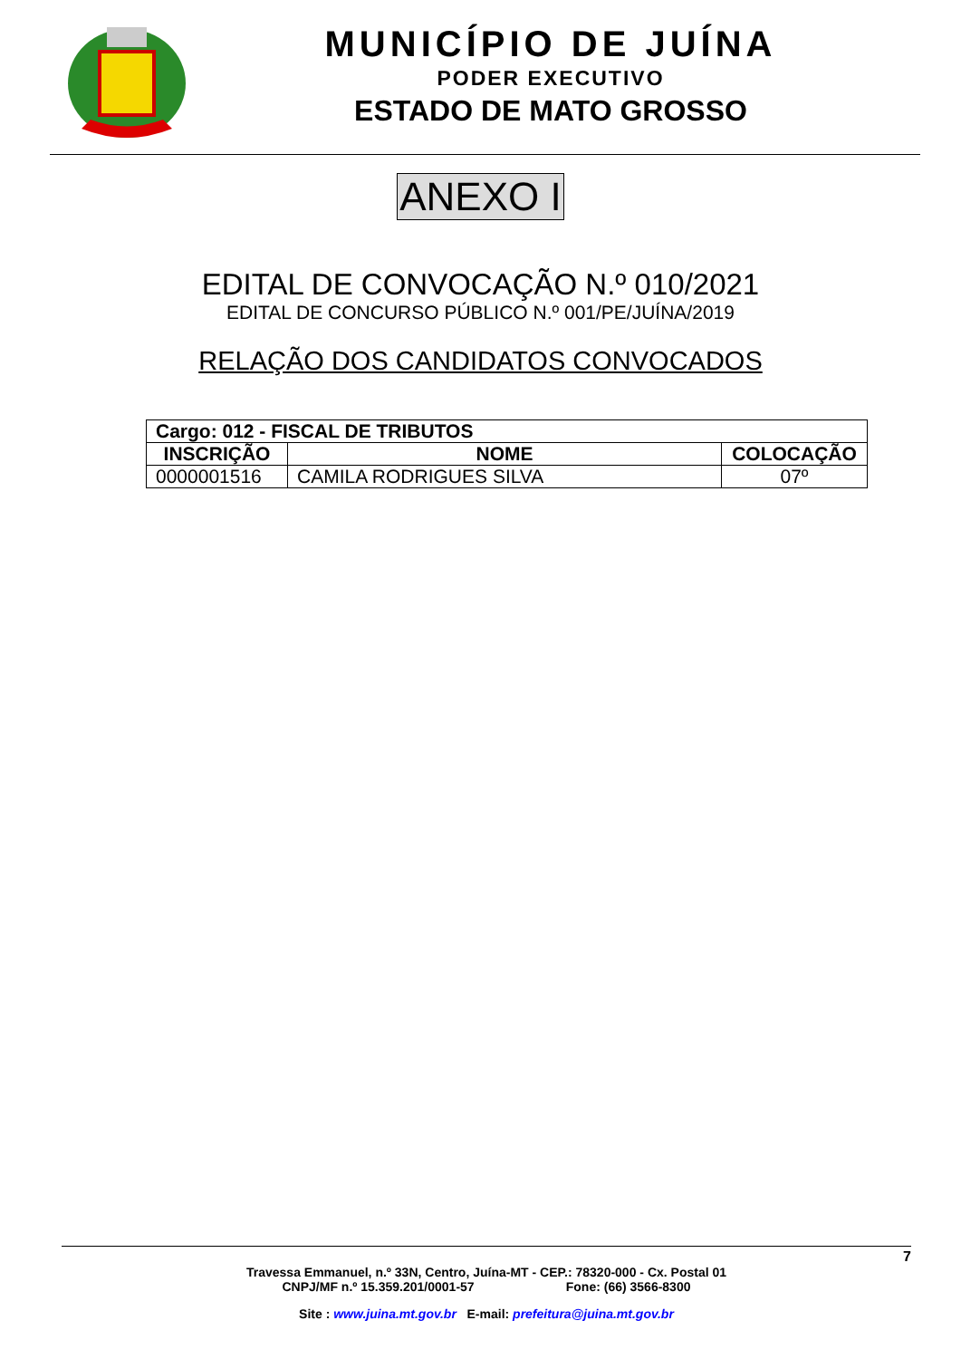MUNICÍPIO DE JUÍNA
PODER EXECUTIVO
ESTADO DE MATO GROSSO
ANEXO I
EDITAL DE CONVOCAÇÃO N.º 010/2021
EDITAL DE CONCURSO PÚBLICO N.º 001/PE/JUÍNA/2019
RELAÇÃO DOS CANDIDATOS CONVOCADOS
| Cargo: 012 - FISCAL DE TRIBUTOS | | |
| --- | --- | --- |
| INSCRIÇÃO | NOME | COLOCAÇÃO |
| 0000001516 | CAMILA RODRIGUES SILVA | 07º |
7
Travessa Emmanuel, n.º 33N, Centro, Juína-MT - CEP.: 78320-000 - Cx. Postal 01
CNPJ/MF n.º 15.359.201/0001-57 Fone: (66) 3566-8300
Site : www.juina.mt.gov.br E-mail: prefeitura@juina.mt.gov.br